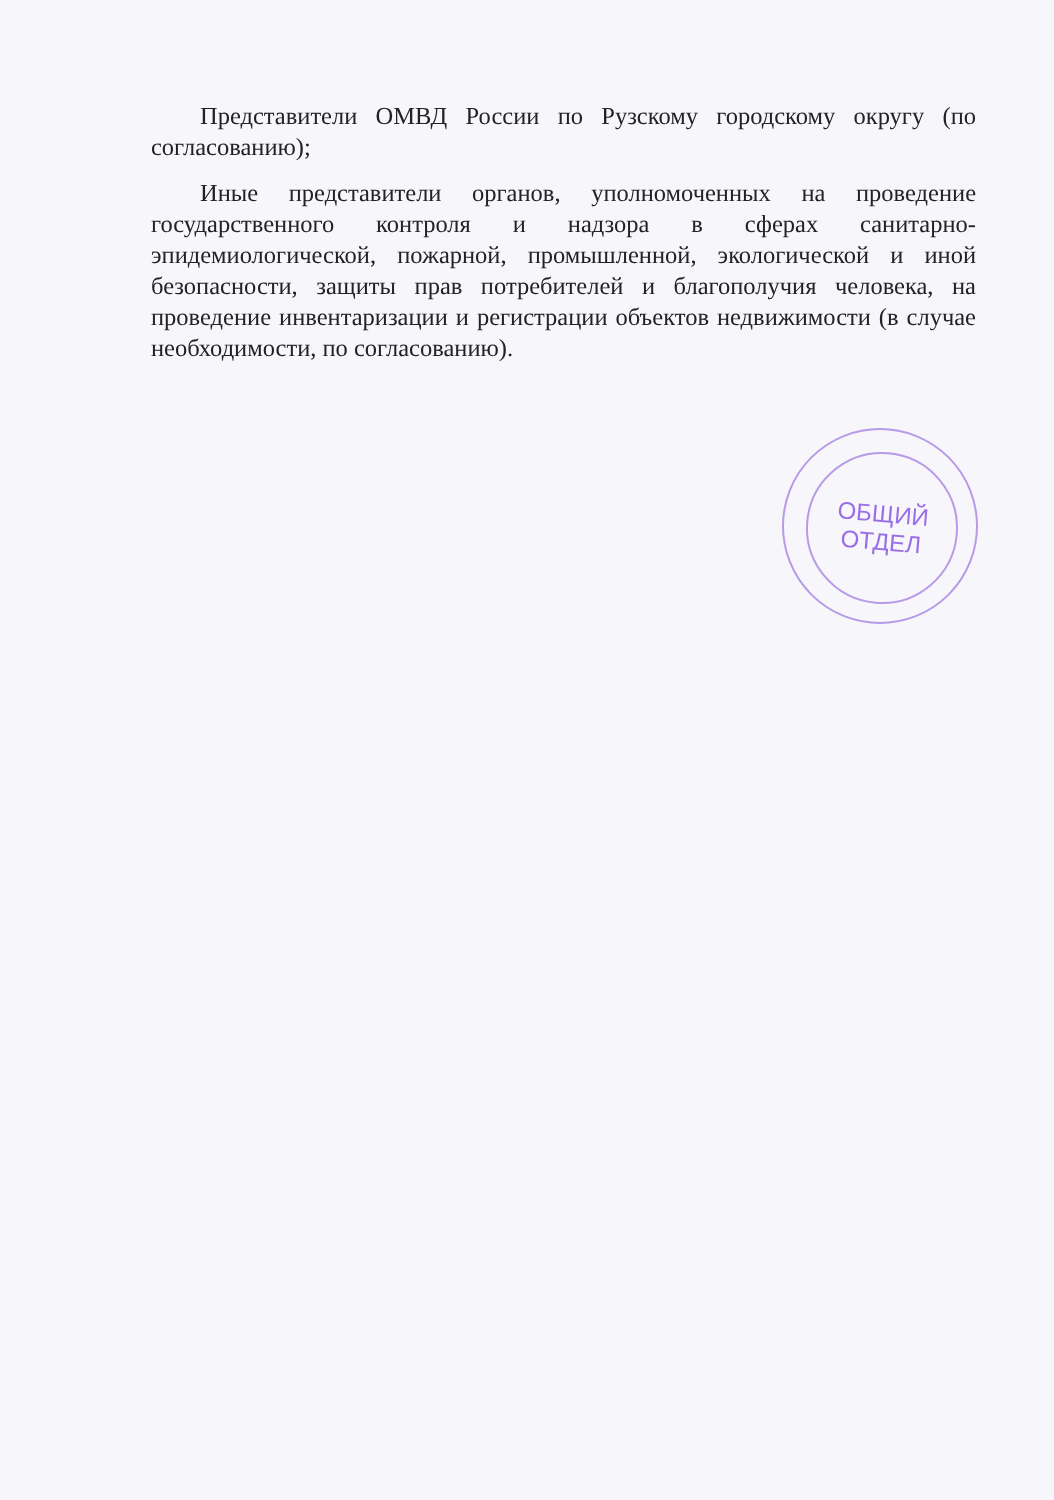Представители ОМВД России по Рузскому городскому округу (по согласованию);
Иные представители органов, уполномоченных на проведение государственного контроля и надзора в сферах санитарно-эпидемиологической, пожарной, промышленной, экологической и иной безопасности, защиты прав потребителей и благополучия человека, на проведение инвентаризации и регистрации объектов недвижимости (в случае необходимости, по согласованию).
ОБЩИЙ
ОТДЕЛ